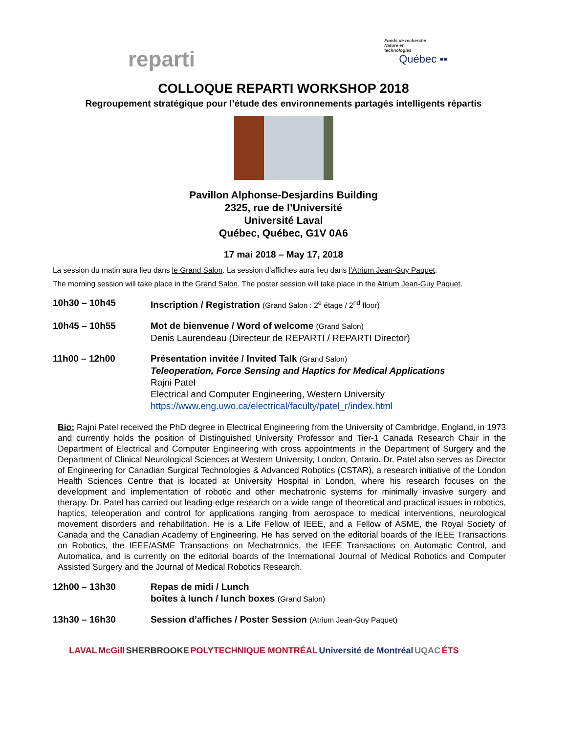reparti
Fonds de recherche
Nature et
technologies
Québec ▪▪
COLLOQUE REPARTI WORKSHOP 2018
Regroupement stratégique pour l’étude des environnements partagés intelligents répartis
Pavillon Alphonse-Desjardins Building
2325, rue de l’Université
Université Laval
Québec, Québec, G1V 0A6
17 mai 2018 – May 17, 2018
La session du matin aura lieu dans le Grand Salon. La session d’affiches aura lieu dans l’Atrium Jean-Guy Paquet.
The morning session will take place in the Grand Salon. The poster session will take place in the Atrium Jean-Guy Paquet.
10h30 – 10h45 Inscription / Registration (Grand Salon : 2<sup>e</sup> étage / 2<sup>nd</sup> floor)
10h45 – 10h55 Mot de bienvenue / Word of welcome (Grand Salon)
Denis Laurendeau (Directeur de REPARTI / REPARTI Director)
11h00 – 12h00 Présentation invitée / Invited Talk (Grand Salon)
Teleoperation, Force Sensing and Haptics for Medical Applications
Rajni Patel
Electrical and Computer Engineering, Western University
https://www.eng.uwo.ca/electrical/faculty/patel_r/index.html
Bio: Rajni Patel received the PhD degree in Electrical Engineering from the University of Cambridge, England, in 1973 and currently holds the position of Distinguished University Professor and Tier-1 Canada Research Chair in the Department of Electrical and Computer Engineering with cross appointments in the Department of Surgery and the Department of Clinical Neurological Sciences at Western University, London, Ontario. Dr. Patel also serves as Director of Engineering for Canadian Surgical Technologies & Advanced Robotics (CSTAR), a research initiative of the London Health Sciences Centre that is located at University Hospital in London, where his research focuses on the development and implementation of robotic and other mechatronic systems for minimally invasive surgery and therapy. Dr. Patel has carried out leading-edge research on a wide range of theoretical and practical issues in robotics, haptics, teleoperation and control for applications ranging from aerospace to medical interventions, neurological movement disorders and rehabilitation. He is a Life Fellow of IEEE, and a Fellow of ASME, the Royal Society of Canada and the Canadian Academy of Engineering. He has served on the editorial boards of the IEEE Transactions on Robotics, the IEEE/ASME Transactions on Mechatronics, the IEEE Transactions on Automatic Control, and Automatica, and is currently on the editorial boards of the International Journal of Medical Robotics and Computer Assisted Surgery and the Journal of Medical Robotics Research.
12h00 – 13h30 Repas de midi / Lunch
boîtes à lunch / lunch boxes (Grand Salon)
13h30 – 16h30 Session d’affiches / Poster Session (Atrium Jean-Guy Paquet)
LAVAL McGill SHERBROOKE POLYTECHNIQUE MONTRÉAL Université de Montréal UQAC ÉTS